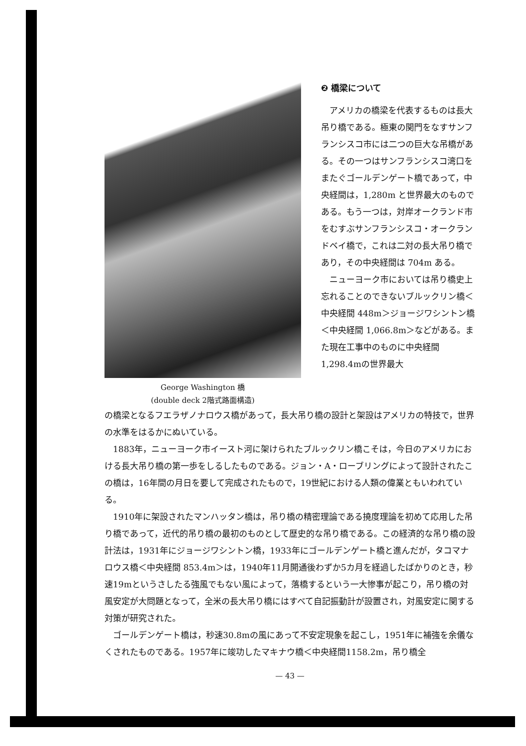George Washington 橋
(double deck 2階式路面構造)
❷ 橋梁について
アメリカの橋梁を代表するものは長大吊り橋である。極東の関門をなすサンフランシスコ市には二つの巨大な吊橋がある。その一つはサンフランシスコ湾口をまたぐゴールデンゲート橋であって，中央経間は，1,280m と世界最大のものである。もう一つは，対岸オークランド市をむすぶサンフランシスコ・オークランドベイ橋で，これは二対の長大吊り橋であり，その中央経間は 704m ある。
ニューヨーク市においては吊り橋史上忘れることのできないブルックリン橋＜中央経間 448m＞ジョージワシントン橋＜中央経間 1,066.8m＞などがある。また現在工事中のものに中央経間 1,298.4mの世界最大
の橋梁となるフエラザノナロウス橋があって，長大吊り橋の設計と架設はアメリカの特技で，世界の水準をはるかにぬいている。
1883年，ニューヨーク市イースト河に架けられたブルックリン橋こそは，今日のアメリカにおける長大吊り橋の第一歩をしるしたものである。ジョン・A・ローブリングによって設計されたこの橋は，16年間の月日を要して完成されたもので，19世紀における人類の偉業ともいわれている。
1910年に架設されたマンハッタン橋は，吊り橋の精密理論である撓度理論を初めて応用した吊り橋であって，近代的吊り橋の最初のものとして歴史的な吊り橋である。この経済的な吊り橋の設計法は，1931年にジョージワシントン橋，1933年にゴールデンゲート橋と進んだが，タコマナロウス橋＜中央経間 853.4m＞は，1940年11月開通後わずか5カ月を経過したばかりのとき，秒速19mというさしたる強風でもない風によって，落橋するという一大惨事が起こり，吊り橋の対風安定が大問題となって，全米の長大吊り橋にはすべて自記振動計が設置され，対風安定に関する対策が研究された。
ゴールデンゲート橋は，秒速30.8mの風にあって不安定現象を起こし，1951年に補強を余儀なくされたものである。1957年に竣功したマキナウ橋＜中央経間1158.2m，吊り橋全
— 43 —